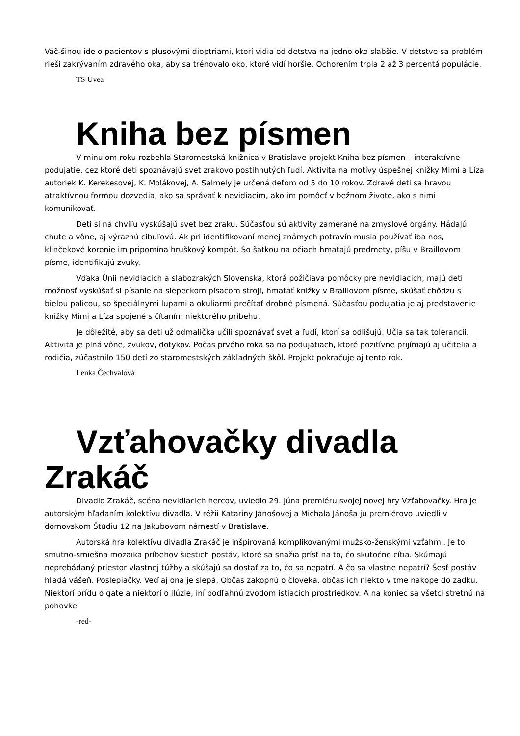Väč-šinou ide o pacientov s plusovými dioptriami, ktorí vidia od detstva na jedno oko slabšie. V detstve sa problém rieši zakrývaním zdravého oka, aby sa trénovalo oko, ktoré vidí horšie. Ochorením trpia 2 až 3 percentá populácie.
TS Uvea
Kniha bez písmen
V minulom roku rozbehla Staromestská knižnica v Bratislave projekt Kniha bez písmen – interaktívne podujatie, cez ktoré deti spoznávajú svet zrakovo postihnutých ľudí. Aktivita na motívy úspešnej knižky Mimi a Líza autoriek K. Kerekesovej, K. Molákovej, A. Salmely je určená deťom od 5 do 10 rokov. Zdravé deti sa hravou atraktívnou formou dozvedia, ako sa správať k nevidiacim, ako im pomôcť v bežnom živote, ako s nimi komunikovať.
Deti si na chvíľu vyskúšajú svet bez zraku. Súčasťou sú aktivity zamerané na zmyslové orgány. Hádajú chute a vône, aj výraznú cibuľovú. Ak pri identifikovaní menej známych potravín musia používať iba nos, klinčekové korenie im pripomína hruškový kompót. So šatkou na očiach hmatajú predmety, píšu v Braillovom písme, identifikujú zvuky.
Vďaka Únii nevidiacich a slabozrakých Slovenska, ktorá požičiava pomôcky pre nevidiacich, majú deti možnosť vyskúšať si písanie na slepeckom písacom stroji, hmatať knižky v Braillovom písme, skúšať chôdzu s bielou palicou, so špeciálnymi lupami a okuliarmi prečítať drobné písmená. Súčasťou podujatia je aj predstavenie knižky Mimi a Líza spojené s čítaním niektorého príbehu.
Je dôležité, aby sa deti už odmalička učili spoznávať svet a ľudí, ktorí sa odlišujú. Učia sa tak tolerancii. Aktivita je plná vône, zvukov, dotykov. Počas prvého roka sa na podujatiach, ktoré pozitívne prijímajú aj učitelia a rodičia, zúčastnilo 150 detí zo staromestských základných škôl. Projekt pokračuje aj tento rok.
Lenka Čechvalová
Vzťahovačky divadla Zrakáč
Divadlo Zrakáč, scéna nevidiacich hercov, uviedlo 29. júna premiéru svojej novej hry Vzťahovačky. Hra je autorským hľadaním kolektívu divadla. V réžii Kataríny Jánošovej a Michala Jánoša ju premiérovo uviedli v domovskom Štúdiu 12 na Jakubovom námestí v Bratislave.
Autorská hra kolektívu divadla Zrakáč je inšpirovaná komplikovanými mužsko-ženskými vzťahmi. Je to smutno-smiešna mozaika príbehov šiestich postáv, ktoré sa snažia prísť na to, čo skutočne cítia. Skúmajú neprebádaný priestor vlastnej túžby a skúšajú sa dostať za to, čo sa nepatrí. A čo sa vlastne nepatrí? Šesť postáv hľadá vášeň. Poslepiačky. Veď aj ona je slepá. Občas zakopnú o človeka, občas ich niekto v tme nakope do zadku. Niektorí prídu o gate a niektorí o ilúzie, iní podľahnú zvodom istiacich prostriedkov. A na koniec sa všetci stretnú na pohovke.
-red-